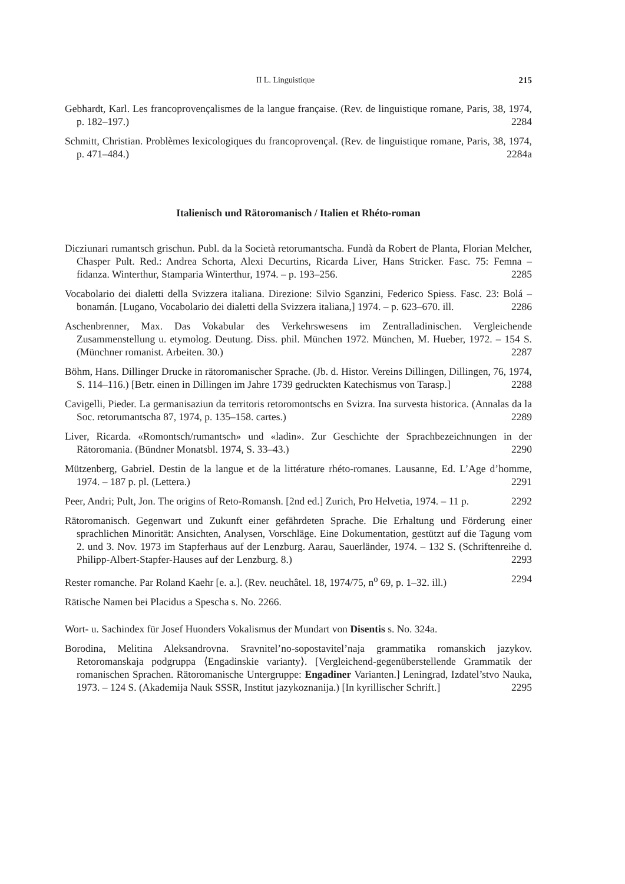II L. Linguistique 215
Gebhardt, Karl. Les francoprovençalismes de la langue française. (Rev. de linguistique romane, Paris, 38, 1974, p. 182–197.) 2284
Schmitt, Christian. Problèmes lexicologiques du francoprovençal. (Rev. de linguistique romane, Paris, 38, 1974, p. 471–484.) 2284a
Italienisch und Rätoromanisch / Italien et Rhéto-roman
Dicziunari rumantsch grischun. Publ. da la Società retorumantscha. Fundà da Robert de Planta, Florian Melcher, Chasper Pult. Red.: Andrea Schorta, Alexi Decurtins, Ricarda Liver, Hans Stricker. Fasc. 75: Femna – fidanza. Winterthur, Stamparia Winterthur, 1974. – p. 193–256. 2285
Vocabolario dei dialetti della Svizzera italiana. Direzione: Silvio Sganzini, Federico Spiess. Fasc. 23: Bolá – bonamán. [Lugano, Vocabolario dei dialetti della Svizzera italiana,] 1974. – p. 623–670. ill. 2286
Aschenbrenner, Max. Das Vokabular des Verkehrswesens im Zentralladinischen. Vergleichende Zusammenstellung u. etymolog. Deutung. Diss. phil. München 1972. München, M. Hueber, 1972. – 154 S. (Münchner romanist. Arbeiten. 30.) 2287
Böhm, Hans. Dillinger Drucke in rätoromanischer Sprache. (Jb. d. Histor. Vereins Dillingen, Dillingen, 76, 1974, S. 114–116.) [Betr. einen in Dillingen im Jahre 1739 gedruckten Katechismus von Tarasp.] 2288
Cavigelli, Pieder. La germanisaziun da territoris retoromontschs en Svizra. Ina survesta historica. (Annalas da la Soc. retorumantscha 87, 1974, p. 135–158. cartes.) 2289
Liver, Ricarda. «Romontsch/rumantsch» und «ladin». Zur Geschichte der Sprachbezeichnungen in der Rätoromania. (Bündner Monatsbl. 1974, S. 33–43.) 2290
Mützenberg, Gabriel. Destin de la langue et de la littérature rhéto-romanes. Lausanne, Ed. L’Age d’homme, 1974. – 187 p. pl. (Lettera.) 2291
Peer, Andri; Pult, Jon. The origins of Reto-Romansh. [2nd ed.] Zurich, Pro Helvetia, 1974. – 11 p. 2292
Rätoromanisch. Gegenwart und Zukunft einer gefährdeten Sprache. Die Erhaltung und Förderung einer sprachlichen Minorität: Ansichten, Analysen, Vorschläge. Eine Dokumentation, gestützt auf die Tagung vom 2. und 3. Nov. 1973 im Stapferhaus auf der Lenzburg. Aarau, Sauerländer, 1974. – 132 S. (Schriftenreihe d. Philipp-Albert-Stapfer-Hauses auf der Lenzburg. 8.) 2293
Rester romanche. Par Roland Kaehr [e. a.]. (Rev. neuchâtel. 18, 1974/75, n<sup>o</sup> 69, p. 1–32. ill.) 2294
Rätische Namen bei Placidus a Spescha s. No. 2266.
Wort- u. Sachindex für Josef Huonders Vokalismus der Mundart von Disentis s. No. 324a.
Borodina, Melitina Aleksandrovna. Sravnitel’no-sopostavitel’naja grammatika romanskich jazykov. Retoromanskaja podgruppa ⟨Engadinskie varianty⟩. [Vergleichend-gegenüberstellende Grammatik der romanischen Sprachen. Rätoromanische Untergruppe: Engadiner Varianten.] Leningrad, Izdatel’stvo Nauka, 1973. – 124 S. (Akademija Nauk SSSR, Institut jazykoznanija.) [In kyrillischer Schrift.] 2295